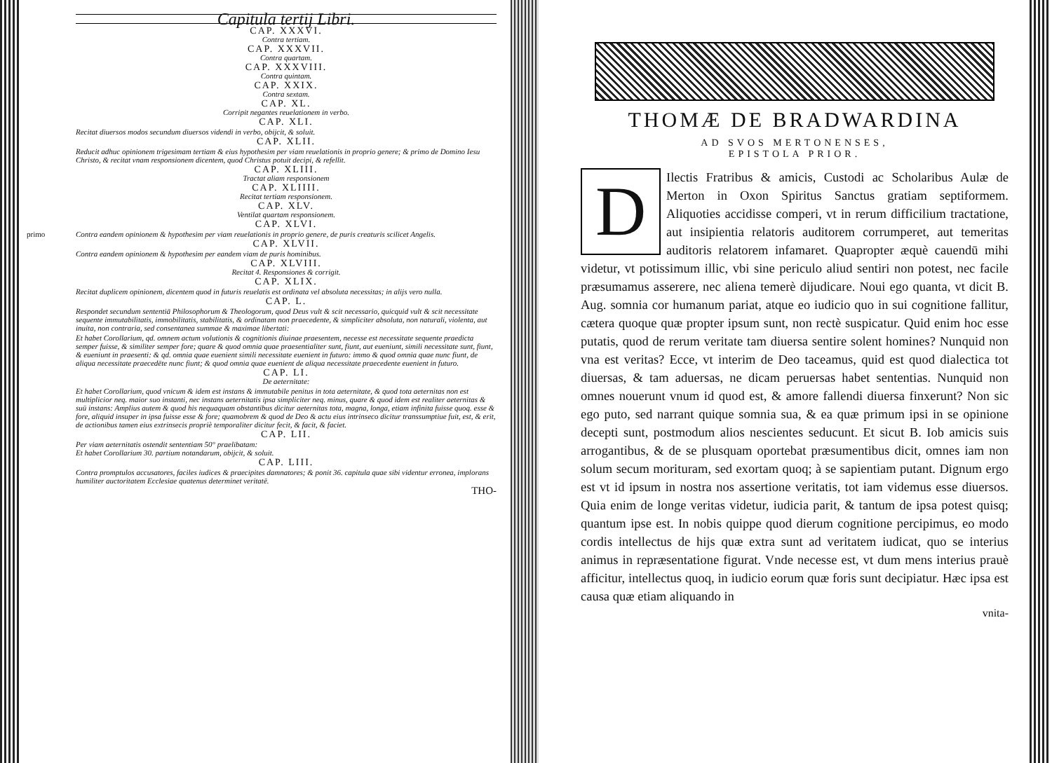Capitula tertij Libri.
CAP. XXXVI.
Contra tertiam.
CAP. XXXVII.
Contra quartam.
CAP. XXXVIII.
Contra quintam.
CAP. XXIX.
Contra sextam.
CAP. XL.
Corripit negantes reuelationem in verbo.
CAP. XLI.
Recitat diuersos modos secundum diuersos videndi in verbo, obijcit, & soluit.
CAP. XLII.
Reducit adhuc opinionem trigesimam tertiam & eius hypothesim per viam reuelationis in proprio genere; & primo de Domino Iesu Christo, & recitat vnam responsionem dicentem, quod Christus potuit decipi, & refellit.
CAP. XLIII.
Tractat aliam responsionem
CAP. XLIIII.
Recitat tertiam responsionem.
CAP. XLV.
Ventilat quartam responsionem.
CAP. XLVI.
primo Contra eandem opinionem & hypothesim per viam reuelationis in proprio genere, de puris creaturis scilicet Angelis.
CAP. XLVII.
Contra eandem opinionem & hypothesim per eandem viam de puris hominibus.
CAP. XLVIII.
Recitat 4. Responsiones & corrigit.
CAP. XLIX.
Recitat duplicem opinionem, dicentem quod in futuris reuelatis est ordinata vel absoluta necessitas; in alijs vero nulla.
CAP. L.
Respondet secundum sententiā Philosophorum & Theologorum, quod Deus vult & scit necessario, quicquid vult & scit necessitate sequente immutabilitatis, immobilitatis, stabilitatis, & ordinatam non praecedente, & simpliciter absoluta, non naturali, violenta, aut inuita, non contraria, sed consentanea summae & maximae libertati:
Et habet Corollarium, qd. omnem actum volutionis & cognitionis diuinae praesentem, necesse est necessitate sequente praedicta semper fuisse, & similiter semper fore; quare & quod omnia quae praesentialiter sunt, fiunt, aut eueniunt, simili necessitate sunt, fiunt, & eueniunt in praesenti: & qd. omnia quae euenient simili necessitate euenient in futuro: immo & quod omnia quae nunc fiunt, de aliqua necessitate praecedēte nunc fiunt; & quod omnia quae euenient de aliqua necessitate praecedente euenient in futuro.
CAP. LI.
De aeternitate:
Et habet Corollarium, quod vnicum & idem est instans & immutabile penitus in tota aeternitate, & quod tota aeternitas non est multiplicior neq. maior suo instanti, nec instans aeternitatis ipsa simpliciter neq. minus, quare & quod idem est realiter aeternitas & suū instans: Amplius autem & quod his nequaquam obstantibus dicitur aeternitas tota, magna, longa, etiam infinita fuisse quoq. esse & fore, aliquid insuper in ipsa fuisse esse & fore; quamobrem & quod de Deo & actu eius intrinseco dicitur transsumptiue fuit, est, & erit, de actionibus tamen eius extrinsecis propriè temporaliter dicitur fecit, & facit, & faciet.
CAP. LII.
Per viam aeternitatis ostendit sententiam 50° praelibatam:
Et habet Corollarium 30. partium notandarum, obijcit, & soluit.
CAP. LIII.
Contra promptulos accusatores, faciles iudices & praecipites damnatores; & ponit 36. capitula quae sibi videntur erronea, implorans humiliter auctoritatem Ecclesiae quatenus determinet veritatē.
THO-
THOMÆ DE BRADWARDINA
AD SVOS MERTONENSES,
EPISTOLA PRIOR.
DIlectis Fratribus & amicis, Custodi ac Scholaribus Aulæ de Merton in Oxon Spiritus Sanctus gratiam septiformem. Aliquoties accidisse comperi, vt in rerum difficilium tractatione, aut insipientia relatoris auditorem corrumperet, aut temeritas auditoris relatorem infamaret. Quapropter æquè cauendū mihi videtur, vt potissimum illic, vbi sine periculo aliud sentiri non potest, nec facile præsumamus asserere, nec aliena temerè dijudicare. Noui ego quanta, vt dicit B. Aug. somnia cor humanum pariat, atque eo iudicio quo in sui cognitione fallitur, cætera quoque quæ propter ipsum sunt, non rectè suspicatur. Quid enim hoc esse putatis, quod de rerum veritate tam diuersa sentire solent homines? Nunquid non vna est veritas? Ecce, vt interim de Deo taceamus, quid est quod dialectica tot diuersas, & tam aduersas, ne dicam peruersas habet sententias. Nunquid non omnes nouerunt vnum id quod est, & amore fallendi diuersa finxerunt? Non sic ego puto, sed narrant quique somnia sua, & ea quæ primum ipsi in se opinione decepti sunt, postmodum alios nescientes seducunt. Et sicut B. Iob amicis suis arrogantibus, & de se plusquam oportebat præsumentibus dicit, omnes iam non solum secum morituram, sed exortam quoq; à se sapientiam putant. Dignum ergo est vt id ipsum in nostra nos assertione veritatis, tot iam videmus esse diuersos. Quia enim de longe veritas videtur, iudicia parit, & tantum de ipsa potest quisq; quantum ipse est. In nobis quippe quod dierum cognitione percipimus, eo modo cordis intellectus de hijs quæ extra sunt ad veritatem iudicat, quo se interius animus in repræsentatione figurat. Vnde necesse est, vt dum mens interius prauè afficitur, intellectus quoq, in iudicio eorum quæ foris sunt decipiatur. Hæc ipsa est causa quæ etiam aliquando in
vnita-